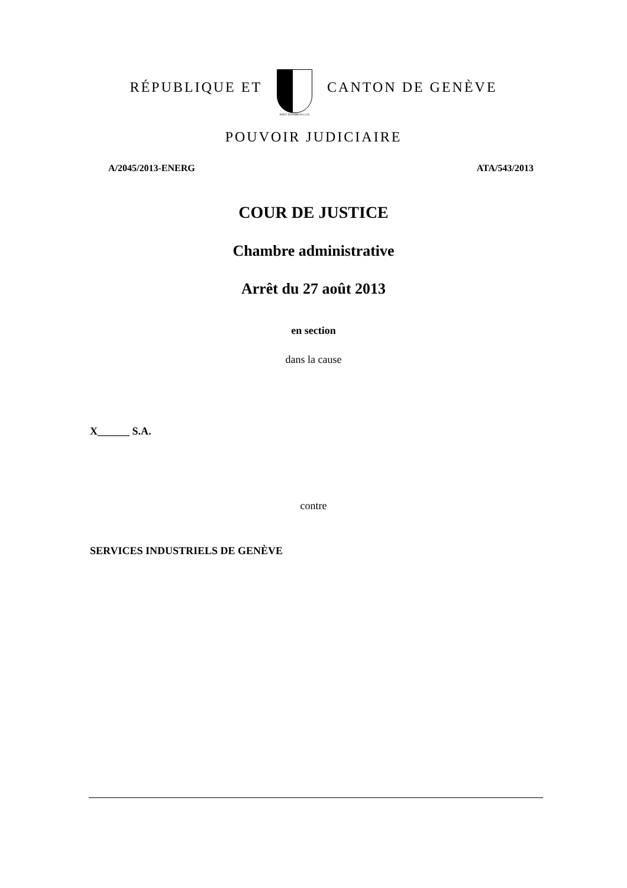RÉPUBLIQUE ET
POST TENEBRAS LUX
CANTON DE GENÈVE
POUVOIR JUDICIAIRE
A/2045/2013-ENERG ATA/543/2013
COUR DE JUSTICE
Chambre administrative
Arrêt du 27 août 2013
en section
dans la cause
X______ S.A.
contre
SERVICES INDUSTRIELS DE GENÈVE